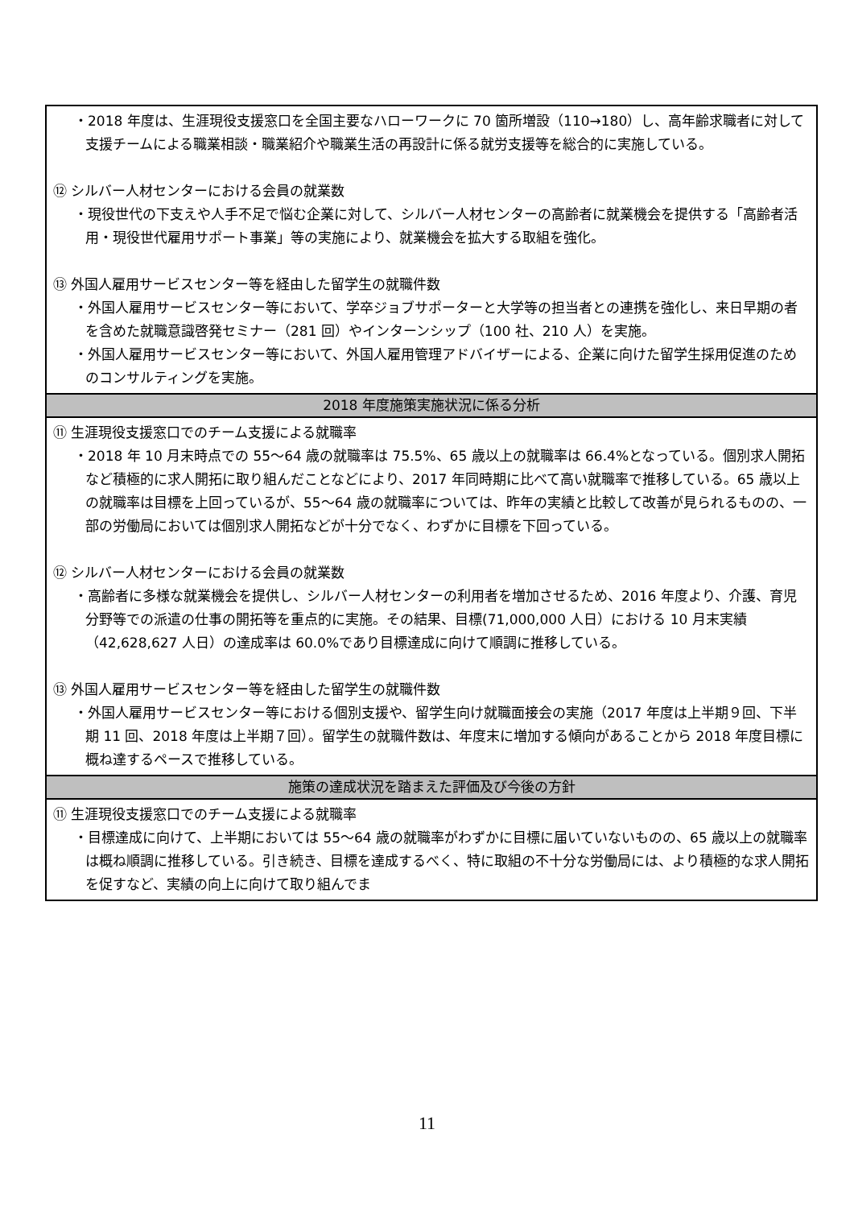| ・2018 年度は、生涯現役支援窓口を全国主要なハローワークに 70 箇所増設（110→180）し、高年齢求職者に対して支援チームによる職業相談・職業紹介や職業生活の再設計に係る就労支援等を総合的に実施している。 ⑫ シルバー人材センターにおける会員の就業数 ・現役世代の下支えや人手不足で悩む企業に対して、シルバー人材センターの高齢者に就業機会を提供する「高齢者活用・現役世代雇用サポート事業」等の実施により、就業機会を拡大する取組を強化。 ⑬ 外国人雇用サービスセンター等を経由した留学生の就職件数 ・外国人雇用サービスセンター等において、学卒ジョブサポーターと大学等の担当者との連携を強化し、来日早期の者を含めた就職意識啓発セミナー（281 回）やインターンシップ（100 社、210 人）を実施。 ・外国人雇用サービスセンター等において、外国人雇用管理アドバイザーによる、企業に向けた留学生採用促進のためのコンサルティングを実施。 |
| 2018 年度施策実施状況に係る分析 |
| ⑪ 生涯現役支援窓口でのチーム支援による就職率 ・2018 年 10 月末時点での 55～64 歳の就職率は 75.5%、65 歳以上の就職率は 66.4%となっている。個別求人開拓など積極的に求人開拓に取り組んだことなどにより、2017 年同時期に比べて高い就職率で推移している。65 歳以上の就職率は目標を上回っているが、55～64 歳の就職率については、昨年の実績と比較して改善が見られるものの、一部の労働局においては個別求人開拓などが十分でなく、わずかに目標を下回っている。 ⑫ シルバー人材センターにおける会員の就業数 ・高齢者に多様な就業機会を提供し、シルバー人材センターの利用者を増加させるため、2016 年度より、介護、育児分野等での派遣の仕事の開拓等を重点的に実施。その結果、目標(71,000,000 人日）における 10 月末実績（42,628,627 人日）の達成率は 60.0%であり目標達成に向けて順調に推移している。 ⑬ 外国人雇用サービスセンター等を経由した留学生の就職件数 ・外国人雇用サービスセンター等における個別支援や、留学生向け就職面接会の実施（2017 年度は上半期９回、下半期 11 回、2018 年度は上半期７回）。留学生の就職件数は、年度末に増加する傾向があることから 2018 年度目標に概ね達するペースで推移している。 |
| 施策の達成状況を踏まえた評価及び今後の方針 |
| ⑪ 生涯現役支援窓口でのチーム支援による就職率 ・目標達成に向けて、上半期においては 55～64 歳の就職率がわずかに目標に届いていないものの、65 歳以上の就職率は概ね順調に推移している。引き続き、目標を達成するべく、特に取組の不十分な労働局には、より積極的な求人開拓を促すなど、実績の向上に向けて取り組んでま |
11